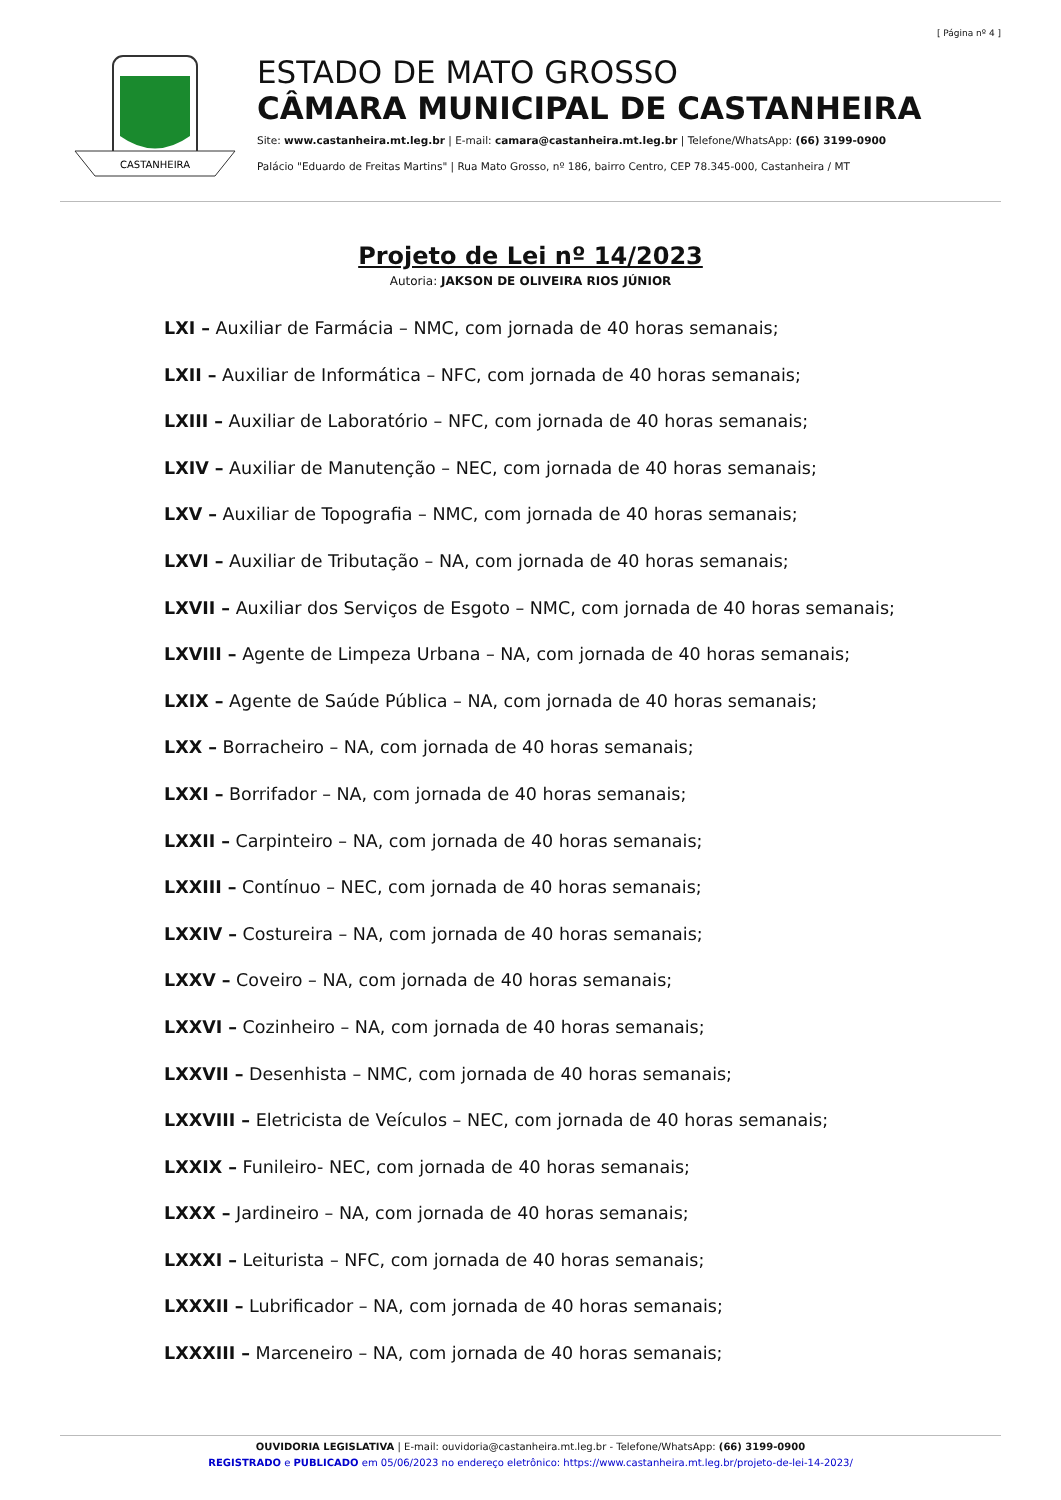[ Página nº 4 ]
CASTANHEIRA
ESTADO DE MATO GROSSO
CÂMARA MUNICIPAL DE CASTANHEIRA
Site: www.castanheira.mt.leg.br | E-mail: camara@castanheira.mt.leg.br | Telefone/WhatsApp: (66) 3199-0900
Palácio "Eduardo de Freitas Martins" | Rua Mato Grosso, nº 186, bairro Centro, CEP 78.345-000, Castanheira / MT
Projeto de Lei nº 14/2023
Autoria: JAKSON DE OLIVEIRA RIOS JÚNIOR
LXI – Auxiliar de Farmácia – NMC, com jornada de 40 horas semanais;
LXII – Auxiliar de Informática – NFC, com jornada de 40 horas semanais;
LXIII – Auxiliar de Laboratório – NFC, com jornada de 40 horas semanais;
LXIV – Auxiliar de Manutenção – NEC, com jornada de 40 horas semanais;
LXV – Auxiliar de Topografia – NMC, com jornada de 40 horas semanais;
LXVI – Auxiliar de Tributação – NA, com jornada de 40 horas semanais;
LXVII – Auxiliar dos Serviços de Esgoto – NMC, com jornada de 40 horas semanais;
LXVIII – Agente de Limpeza Urbana – NA, com jornada de 40 horas semanais;
LXIX – Agente de Saúde Pública – NA, com jornada de 40 horas semanais;
LXX – Borracheiro – NA, com jornada de 40 horas semanais;
LXXI – Borrifador – NA, com jornada de 40 horas semanais;
LXXII – Carpinteiro – NA, com jornada de 40 horas semanais;
LXXIII – Contínuo – NEC, com jornada de 40 horas semanais;
LXXIV – Costureira – NA, com jornada de 40 horas semanais;
LXXV – Coveiro – NA, com jornada de 40 horas semanais;
LXXVI – Cozinheiro – NA, com jornada de 40 horas semanais;
LXXVII – Desenhista – NMC, com jornada de 40 horas semanais;
LXXVIII – Eletricista de Veículos – NEC, com jornada de 40 horas semanais;
LXXIX – Funileiro- NEC, com jornada de 40 horas semanais;
LXXX – Jardineiro – NA, com jornada de 40 horas semanais;
LXXXI – Leiturista – NFC, com jornada de 40 horas semanais;
LXXXII – Lubrificador – NA, com jornada de 40 horas semanais;
LXXXIII – Marceneiro – NA, com jornada de 40 horas semanais;
OUVIDORIA LEGISLATIVA | E-mail: ouvidoria@castanheira.mt.leg.br - Telefone/WhatsApp: (66) 3199-0900
REGISTRADO e PUBLICADO em 05/06/2023 no endereço eletrônico: https://www.castanheira.mt.leg.br/projeto-de-lei-14-2023/